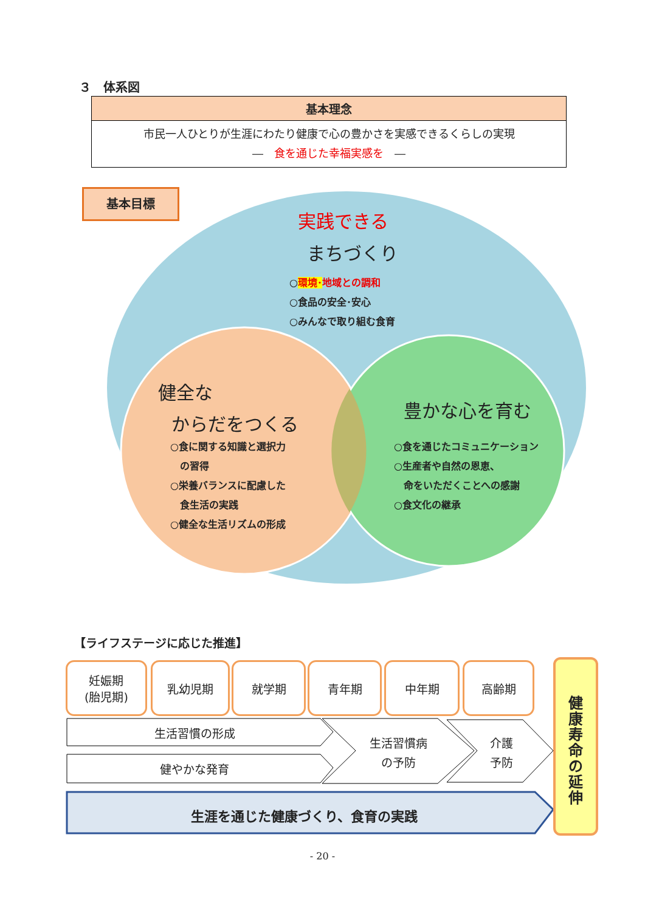３　体系図
基本理念
市民一人ひとりが生涯にわたり健康で心の豊かさを実感できるくらしの実現
―　食を通じた幸福実感を　―
基本目標
実践できる
まちづくり
○環境･地域との調和
○食品の安全･安心
○みんなで取り組む食育
健全な
からだをつくる
○食に関する知識と選択力
　の習得
○栄養バランスに配慮した
　食生活の実践
○健全な生活リズムの形成
豊かな心を育む
○食を通じたコミュニケーション
○生産者や自然の恩恵、
　命をいただくことへの感謝
○食文化の継承
【ライフステージに応じた推進】
妊娠期
(胎児期)
乳幼児期 就学期 青年期 中年期 高齢期
生活習慣の形成
健やかな発育
生活習慣病
の予防
介護
予防
生涯を通じた健康づくり、食育の実践
健康寿命の延伸
- 20 -